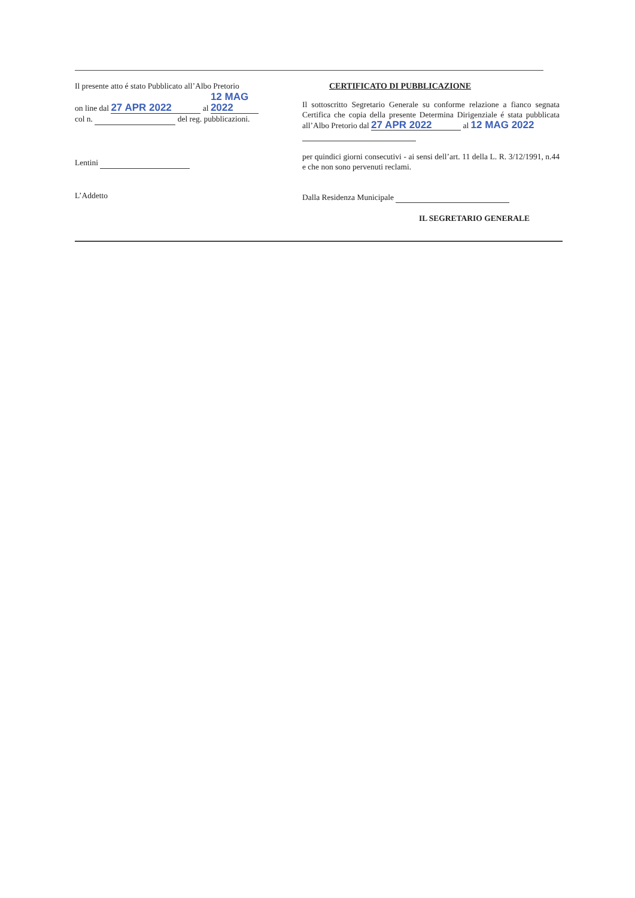Il presente atto é stato Pubblicato all’Albo Pretorio
on line dal 27 APR 2022 al 12 MAG 2022
col n. del reg. pubblicazioni.
Lentini
L’Addetto
CERTIFICATO DI PUBBLICAZIONE
Il sottoscritto Segretario Generale su conforme relazione a fianco segnata Certifica che copia della presente Determina Dirigenziale é stata pubblicata all’Albo Pretorio dal 27 APR 2022 al 12 MAG 2022
per quindici giorni consecutivi - ai sensi dell’art. 11 della L. R. 3/12/1991, n.44 e che non sono pervenuti reclami.
Dalla Residenza Municipale
IL SEGRETARIO GENERALE